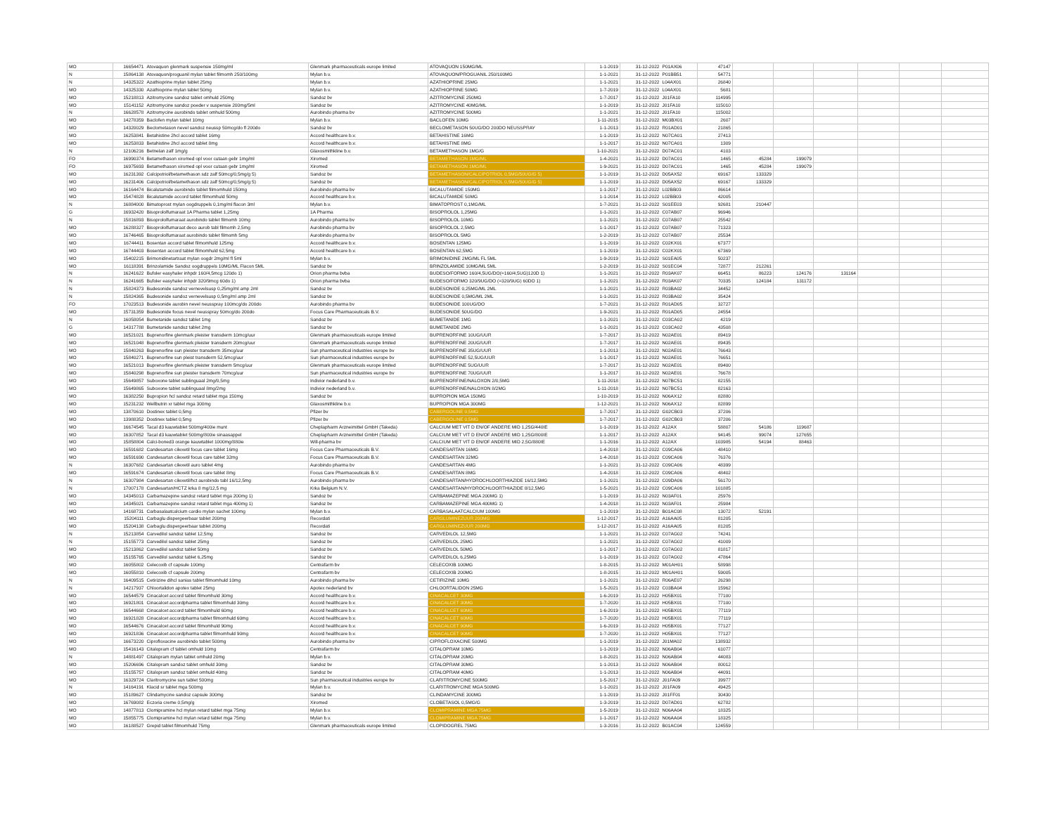| MO | 16654471 | Atovaquon glenmark suspensie 150mg/ml | Glenmark pharmaceuticals europe limited | ATOVAQUON 150MG/ML | 1-1-2019 | 31-12-2022 | P01AX06 | 47147 | | | | | | |
| N | 15864138 | Atovaquon/proguanil mylan tablet filmomh 250/100mg | Mylan b.v. | ATOVAQUON/PROGUANIL 250/100MG | 1-1-2021 | 31-12-2022 | P01BB51 | 54771 | | | | | | |
| N | 14325322 | Azathioprine mylan tablet 25mg | Mylan b.v. | AZATHIOPRINE 25MG | 1-1-2021 | 31-12-2022 | L04AX01 | 26840 | | | | | | |
| MO | 14325330 | Azathioprine mylan tablet 50mg | Mylan b.v. | AZATHIOPRINE 50MG | 1-7-2019 | 31-12-2022 | L04AX01 | 5681 | | | | | | |
| MO | 15218813 | Azitromycine sandoz tablet omhuld 250mg | Sandoz bv | AZITROMYCINE 250MG | 1-7-2017 | 31-12-2022 | J01FA10 | 114995 | | | | | | |
| MO | 15141152 | Azitromycine sandoz poeder v suspensie 200mg/5ml | Sandoz bv | AZITROMYCINE 40MG/ML | 1-1-2019 | 31-12-2022 | J01FA10 | 115010 | | | | | | |
| N | 16628578 | Azitromycine aurobindo tablet omhuld 500mg | Aurobindo pharma bv | AZITROMYCINE 500MG | 1-1-2021 | 31-12-2022 | J01FA10 | 115002 | | | | | | |
| MO | 14278359 | Baclofen mylan tablet 10mg | Mylan b.v. | BACLOFEN 10MG | 1-11-2015 | 31-12-2022 | M03BX01 | 2607 | | | | | | |
| MO | 14320029 | Beclometason nevel sandoz neussp 50mcg/do fl 200do | Sandoz bv | BECLOMETASON 50UG/DO 200DO NEUSSPRAY | 1-1-2013 | 31-12-2022 | R01AD01 | 21865 | | | | | | |
| MO | 16253841 | Betahistine 2hcl accord tablet 16mg | Accord healthcare b.v. | BETAHISTINE 16MG | 1-1-2019 | 31-12-2022 | N07CA01 | 27413 | | | | | | |
| MO | 16253833 | Betahistine 2hcl accord tablet 8mg | Accord healthcare b.v. | BETAHISTINE 8MG | 1-1-2017 | 31-12-2022 | N07CA01 | 1309 | | | | | | |
| N | 12106216 | Betnelan zalf 1mg/g | Glaxosmithkline b.v. | BETAMETHASON 1MG/G | 1-10-2021 | 31-12-2022 | D07AC01 | 4103 | | | | | | |
| FO | 16990374 | Betamethason xiromed opl voor cutaan gebr 1mg/ml | Xiromed | BETAMETHASON 1MG/ML | 1-4-2021 | 31-12-2022 | D07AC01 | 1465 | 45284 | 199079 | | | | |
| FO | 16975693 | Betamethason xiromed opl voor cutaan gebr 1mg/ml | Xiromed | BETAMETHASON 1MG/ML | 1-9-2021 | 31-12-2022 | D07AC01 | 1465 | 45284 | 199079 | | | | |
| MO | 16231392 | Calcipotriol/betamethason sdz zalf 50mcg/0,5mg/g 5) | Sandoz bv | BETAMETHASON/CALCIPOTRIOL 0,5MG/50UG/G 5) | 1-1-2019 | 31-12-2022 | D05AX52 | 69167 | 133329 | | | | | |
| MO | 16231406 | Calcipotriol/betamethason sdz zalf 50mcg/0,5mg/g 5) | Sandoz bv | BETAMETHASON/CALCIPOTRIOL 0,5MG/50UG/G 5) | 1-1-2019 | 31-12-2022 | D05AX52 | 69167 | 133329 | | | | | |
| MO | 16164474 | Bicalutamide aurobindo tablet filmomhuld 150mg | Aurobindo pharma bv | BICALUTAMIDE 150MG | 1-1-2017 | 31-12-2022 | L02BB03 | 86614 | | | | | | |
| MO | 15474828 | Bicalutamide accord tablet filmomhuld 50mg | Accord healthcare b.v. | BICALUTAMIDE 50MG | 1-1-2014 | 31-12-2022 | L02BB03 | 42005 | | | | | | |
| N | 16884000 | Bimatoprost mylan oogdruppels 0,1mg/ml flacon 3ml | Mylan b.v. | BIMATOPROST 0,1MG/ML | 1-7-2021 | 31-12-2022 | S01EE03 | 92681 | 210447 | | | | | |
| G | 16932420 | Bisoprololfumaraat 1A Pharma tablet 1,25mg | 1A Pharma | BISOPROLOL 1,25MG | 1-1-2021 | 31-12-2022 | C07AB07 | 96946 | | | | | | |
| N | 15816893 | Bisoprololfumaraat aurobindo tablet filmomh 10mg | Aurobindo pharma bv | BISOPROLOL 10MG | 1-1-2021 | 31-12-2022 | C07AB07 | 25542 | | | | | | |
| MO | 16288327 | Bisoprololfumaraat deco aurob tabl filmomh 2,5mg | Aurobindo pharma bv | BISOPROLOL 2,5MG | 1-1-2017 | 31-12-2022 | C07AB07 | 71323 | | | | | | |
| MO | 16746465 | Bisoprololfumaraat aurobindo tablet filmomh 5mg | Aurobindo pharma bv | BISOPROLOL 5MG | 1-2-2019 | 31-12-2022 | C07AB07 | 25534 | | | | | | |
| MO | 16744411 | Bosentan accord tablet filmomhuld 125mg | Accord healthcare b.v. | BOSENTAN 125MG | 1-1-2019 | 31-12-2022 | C02KX01 | 67377 | | | | | | |
| MO | 16744403 | Bosentan accord tablet filmomhuld 62,5mg | Accord healthcare b.v. | BOSENTAN 62,5MG | 1-1-2019 | 31-12-2022 | C02KX01 | 67369 | | | | | | |
| MO | 15402215 | Brimonidinetartraat mylan oogdr 2mg/ml fl 5ml | Mylan b.v. | BRIMONIDINE 2MG/ML FL 5ML | 1-9-2019 | 31-12-2022 | S01EA05 | 50237 | | | | | | |
| MO | 16118391 | Brinzolamide Sandoz oogdruppels 10MG/ML Flacon 5ML | Sandoz bv | BRINZOLAMIDE 10MG/ML 5ML | 1-2-2019 | 31-12-2022 | S01EC04 | 72877 | 212261 | | | | | |
| N | 16241622 | Bufoler easyhaler inhpdr 160/4,5mcg 120do 1) | Orion pharma bvba | BUDESO/FORMO 160/4,5UG/DO(=160/4,5UG)120D 1) | 1-1-2021 | 31-12-2022 | R03AK07 | 66451 | 86223 | 124176 | 131164 | | | |
| N | 16241665 | Bufoler easyhaler inhpdr 320/9mcg 60do 1) | Orion pharma bvba | BUDESO/FORMO 320/9UG/DO (=320/9UG) 60DO 1) | 1-1-2021 | 31-12-2022 | R03AK07 | 70335 | 124184 | 131172 | | | | |
| N | 15824373 | Budesonide sandoz vernevelsusp 0,25mg/ml amp 2ml | Sandoz bv | BUDESONIDE 0,25MG/ML 2ML | 1-1-2021 | 31-12-2022 | R03BA02 | 34452 | | | | | | |
| N | 15824365 | Budesonide sandoz vernevelsusp 0,5mg/ml amp 2ml | Sandoz bv | BUDESONIDE 0,5MG/ML 2ML | 1-1-2021 | 31-12-2022 | R03BA02 | 35424 | | | | | | |
| FO | 17023513 | Budesonide aurobin nevel neusspray 100mcg/do 200do | Aurobindo pharma bv | BUDESONIDE 100UG/DO | 1-7-2021 | 31-12-2022 | R01AD05 | 32727 | | | | | | |
| MO | 15731359 | Budesonide focus nevel neusspray 50mcg/do 200do | Focus Care Pharmaceuticals B.V. | BUDESONIDE 50UG/DO | 1-9-2021 | 31-12-2022 | R01AD05 | 24554 | | | | | | |
| N | 16058054 | Bumetanide sandoz tablet 1mg | Sandoz bv | BUMETANIDE 1MG | 1-1-2021 | 31-12-2022 | C03CA02 | 4219 | | | | | | |
| G | 14317788 | Bumetanide sandoz tablet 2mg | Sandoz bv | BUMETANIDE 2MG | 1-1-2021 | 31-12-2022 | C03CA02 | 43508 | | | | | | |
| MO | 16521021 | Buprenorfine glenmark pleister transderm 10mcg/uur | Glenmark pharmaceuticals europe limited | BUPRENORFINE 10UG/UUR | 1-7-2017 | 31-12-2022 | N02AE01 | 89419 | | | | | | |
| MO | 16521048 | Buprenorfine glenmark pleister transderm 20mcg/uur | Glenmark pharmaceuticals europe limited | BUPRENORFINE 20UG/UUR | 1-7-2017 | 31-12-2022 | N02AE01 | 89435 | | | | | | |
| MO | 15840263 | Buprenorfine sun pleister transderm 35mcg/uur | Sun pharmaceutical industries europe bv | BUPRENORFINE 35UG/UUR | 1-1-2013 | 31-12-2022 | N02AE01 | 76643 | | | | | | |
| MO | 15840271 | Buprenorfine sun pleist transderm 52,5mcg/uur | Sun pharmaceutical industries europe bv | BUPRENORFINE 52,5UG/UUR | 1-1-2017 | 31-12-2022 | N02AE01 | 76651 | | | | | | |
| MO | 16521013 | Buprenorfine glenmark pleister transderm 5mcg/uur | Glenmark pharmaceuticals europe limited | BUPRENORFINE 5UG/UUR | 1-7-2017 | 31-12-2022 | N02AE01 | 89400 | | | | | | |
| MO | 15840298 | Buprenorfine sun pleister transderm 70mcg/uur | Sun pharmaceutical industries europe bv | BUPRENORFINE 70UG/UUR | 1-1-2017 | 31-12-2022 | N02AE01 | 76678 | | | | | | |
| MO | 15649857 | Suboxone tablet sublinguaal 2mg/0,5mg | Indivior nederland b.v. | BUPRENORFINE/NALOXON 2/0,5MG | 1-11-2018 | 31-12-2022 | N07BC51 | 82155 | | | | | | |
| MO | 15649865 | Suboxone tablet sublinguaal 8mg/2mg | Indivior nederland b.v. | BUPRENORFINE/NALOXON 8/2MG | 1-11-2018 | 31-12-2022 | N07BC51 | 82163 | | | | | | |
| MO | 16382250 | Bupropion hcl sandoz retard tablet mga 150mg | Sandoz bv | BUPROPION MGA 150MG | 1-10-2019 | 31-12-2022 | N06AX12 | 82880 | | | | | | |
| MO | 15231232 | Wellbutrin xr tablet mga 300mg | Glaxosmithkline b.v. | BUPROPION MGA 300MG | 1-12-2021 | 31-12-2022 | N06AX12 | 82899 | | | | | | |
| MO | 13870610 | Dostinex tablet 0,5mg | Pfizer bv | CABERGOLINE 0,5MG | 1-7-2017 | 31-12-2022 | G02CB03 | 37206 | | | | | | |
| MO | 13988352 | Dostinex tablet 0,5mg | Pfizer bv | CABERGOLINE 0,5MG | 1-7-2017 | 31-12-2022 | G02CB03 | 37206 | | | | | | |
| MO | 16674545 | Tacal d3 kauwtablet 500mg/400ie munt | Cheplapharm Arzneimittel GmbH (Takeda) | CALCIUM MET VIT D EN/OF ANDERE MID 1,25G/440IE | 1-1-2019 | 31-12-2022 | A12AX | 58807 | 54186 | 119687 | | | | |
| MO | 16307852 | Tacal d3 kauwtablet 500mg/800ie sinaasappel | Cheplapharm Arzneimittel GmbH (Takeda) | CALCIUM MET VIT D EN/OF ANDERE MID 1,25G/800IE | 1-1-2017 | 31-12-2022 | A12AX | 94145 | 99074 | 127655 | | | | |
| MO | 15858804 | Calci-boned3 orange kauwtablet 1000mg/880ie | Will-pharma bv | CALCIUM MET VIT D EN/OF ANDERE MID 2,5G/880IE | 1-1-2016 | 31-12-2022 | A12AX | 103985 | 54194 | 88463 | | | | |
| MO | 16591682 | Candesartan cilexetil focus care tablet 16mg | Focus Care Pharmaceuticals B.V. | CANDESARTAN 16MG | 1-4-2018 | 31-12-2022 | C09CA06 | 48410 | | | | | | |
| MO | 16591690 | Candesartan cilexetil focus care tablet 32mg | Focus Care Pharmaceuticals B.V. | CANDESARTAN 32MG | 1-4-2018 | 31-12-2022 | C09CA06 | 76376 | | | | | | |
| N | 16307682 | Candesartan cilexetil auro tablet 4mg | Aurobindo pharma bv | CANDESARTAN 4MG | 1-1-2021 | 31-12-2022 | C09CA06 | 48399 | | | | | | |
| MO | 16591674 | Candesartan cilexetil focus care tablet 8mg | Focus Care Pharmaceuticals B.V. | CANDESARTAN 8MG | 1-4-2018 | 31-12-2022 | C09CA06 | 48402 | | | | | | |
| N | 16307984 | Candesartan cilexetil/hct aurobindo tabl 16/12,5mg | Aurobindo pharma bv | CANDESARTAN/HYDROCHLOORTHIAZIDE 16/12,5MG | 1-1-2021 | 31-12-2022 | C09DA06 | 56170 | | | | | | |
| N | 17007178 | Candesartan/HCTZ krka 8 mg/12,5 mg | Krka Belgium N.V. | CANDESARTAN/HYDROCHLOORTHIAZIDE 8/12,5MG | 1-5-2021 | 31-12-2022 | C09CA06 | 101885 | | | | | | |
| MO | 14345013 | Carbamazepine sandoz retard tablet mga 200mg 1) | Sandoz bv | CARBAMAZEPINE MGA 200MG 1) | 1-1-2019 | 31-12-2022 | N03AF01 | 25976 | | | | | | |
| MO | 14345021 | Carbamazepine sandoz retard tablet mga 400mg 1) | Sandoz bv | CARBAMAZEPINE MGA 400MG 1) | 1-4-2018 | 31-12-2022 | N03AF01 | 25984 | | | | | | |
| MO | 14168731 | Carbasalaatcalcium cardio mylan sachet 100mg | Mylan b.v. | CARBASALAATCALCIUM 100MG | 1-1-2019 | 31-12-2022 | B01AC08 | 13072 | 52191 | | | | | |
| MO | 15204111 | Carbaglu dispergeerbaar tablet 200mg | Recordati | CARGLUMINEZUUR 200MG | 1-12-2017 | 31-12-2022 | A16AA05 | 81205 | | | | | | |
| MO | 15204138 | Carbaglu dispergeerbaar tablet 200mg | Recordati | CARGLUMINEZUUR 200MG | 1-12-2017 | 31-12-2022 | A16AA05 | 81205 | | | | | | |
| N | 15213854 | Carvedilol sandoz tablet 12,5mg | Sandoz bv | CARVEDILOL 12,5MG | 1-1-2021 | 31-12-2022 | C07AG02 | 74241 | | | | | | |
| N | 15155773 | Carvedilol sandoz tablet 25mg | Sandoz bv | CARVEDILOL 25MG | 1-1-2021 | 31-12-2022 | C07AG02 | 41009 | | | | | | |
| MO | 15213862 | Carvedilol sandoz tablet 50mg | Sandoz bv | CARVEDILOL 50MG | 1-1-2017 | 31-12-2022 | C07AG02 | 81817 | | | | | | |
| MO | 15155765 | Carvedilol sandoz tablet 6,25mg | Sandoz bv | CARVEDILOL 6,25MG | 1-1-2019 | 31-12-2022 | C07AG02 | 47864 | | | | | | |
| MO | 16055802 | Celecoxib cf capsule 100mg | Centrafarm bv | CELECOXIB 100MG | 1-8-2015 | 31-12-2022 | M01AH01 | 58998 | | | | | | |
| MO | 16055810 | Celecoxib cf capsule 200mg | Centrafarm bv | CELECOXIB 200MG | 1-8-2015 | 31-12-2022 | M01AH01 | 59005 | | | | | | |
| N | 16409515 | Cetirizine dihcl sanias tablet filmomhuld 10mg | Aurobindo pharma bv | CETIRIZINE 10MG | 1-1-2021 | 31-12-2022 | R06AE07 | 26298 | | | | | | |
| N | 14217937 | Chloortalidon apotex tablet 25mg | Apotex nederland bv | CHLOORTALIDON 25MG | 1-5-2021 | 31-12-2022 | C03BA04 | 15962 | | | | | | |
| MO | 16544579 | Cinacalcet accord tablet filmomhuld 30mg | Accord healthcare b.v. | CINACALCET 30MG | 1-6-2019 | 31-12-2022 | H05BX01 | 77100 | | | | | | |
| MO | 16921801 | Cinacalcet accordpharma tablet filmomhuld 30mg | Accord healthcare b.v. | CINACALCET 30MG | 1-7-2020 | 31-12-2022 | H05BX01 | 77100 | | | | | | |
| MO | 16544668 | Cinacalcet accord tablet filmomhuld 60mg | Accord healthcare b.v. | CINACALCET 60MG | 1-6-2019 | 31-12-2022 | H05BX01 | 77119 | | | | | | |
| MO | 16921828 | Cinacalcet accordpharma tablet filmomhuld 60mg | Accord healthcare b.v. | CINACALCET 60MG | 1-7-2020 | 31-12-2022 | H05BX01 | 77119 | | | | | | |
| MO | 16544676 | Cinacalcet accord tablet filmomhuld 90mg | Accord healthcare b.v. | CINACALCET 90MG | 1-6-2019 | 31-12-2022 | H05BX01 | 77127 | | | | | | |
| MO | 16921836 | Cinacalcet accordpharma tablet filmomhuld 90mg | Accord healthcare b.v. | CINACALCET 90MG | 1-7-2020 | 31-12-2022 | H05BX01 | 77127 | | | | | | |
| MO | 16673220 | Ciprofloxacine aurobindo tablet 500mg | Aurobindo pharma bv | CIPROFLOXACINE 500MG | 1-1-2019 | 31-12-2022 | J01MA02 | 138932 | | | | | | |
| MO | 15416143 | Citalopram cf tablet omhuld 10mg | Centrafarm bv | CITALOPRAM 10MG | 1-1-2019 | 31-12-2022 | N06AB04 | 61077 | | | | | | |
| N | 14881497 | Citalopram mylan tablet omhuld 20mg | Mylan b.v. | CITALOPRAM 20MG | 1-8-2021 | 31-12-2022 | N06AB04 | 44083 | | | | | | |
| MO | 15206696 | Citalopram sandoz tablet omhuld 30mg | Sandoz bv | CITALOPRAM 30MG | 1-1-2013 | 31-12-2022 | N06AB04 | 80012 | | | | | | |
| MO | 15155757 | Citalopram sandoz tablet omhuld 40mg | Sandoz bv | CITALOPRAM 40MG | 1-1-2013 | 31-12-2022 | N06AB04 | 44091 | | | | | | |
| MO | 16329724 | Claritromycine sun tablet 500mg | Sun pharmaceutical industries europe bv | CLARITROMYCINE 500MG | 1-5-2017 | 31-12-2022 | J01FA09 | 39977 | | | | | | |
| N | 14164191 | Klacid sr tablet mga 500mg | Mylan b.v. | CLARITROMYCINE MGA 500MG | 1-1-2021 | 31-12-2022 | J01FA09 | 49425 | | | | | | |
| MO | 15189627 | Clindamycine sandoz capsule 300mg | Sandoz bv | CLINDAMYCINE 300MG | 1-1-2019 | 31-12-2022 | J01FF01 | 30430 | | | | | | |
| MO | 16769082 | Eczoria creme 0,5mg/g | Xiromed | CLOBETASOL 0,5MG/G | 1-3-2019 | 31-12-2022 | D07AD01 | 62782 | | | | | | |
| MO | 14877813 | Clomipramine hcl mylan retard tablet mga 75mg | Mylan b.v. | CLOMIPRAMINE MGA 75MG | 1-5-2019 | 31-12-2022 | N06AA04 | 18325 | | | | | | |
| MO | 15855775 | Clomipramine hcl mylan retard tablet mga 75mg | Mylan b.v. | CLOMIPRAMINE MGA 75MG | 1-1-2017 | 31-12-2022 | N06AA04 | 18325 | | | | | | |
| MO | 16188527 | Grepid tablet filmomhuld 75mg | Glenmark pharmaceuticals europe limited | CLOPIDOGREL 75MG | 1-3-2016 | 31-12-2022 | B01AC04 | 124559 | | | | | | |